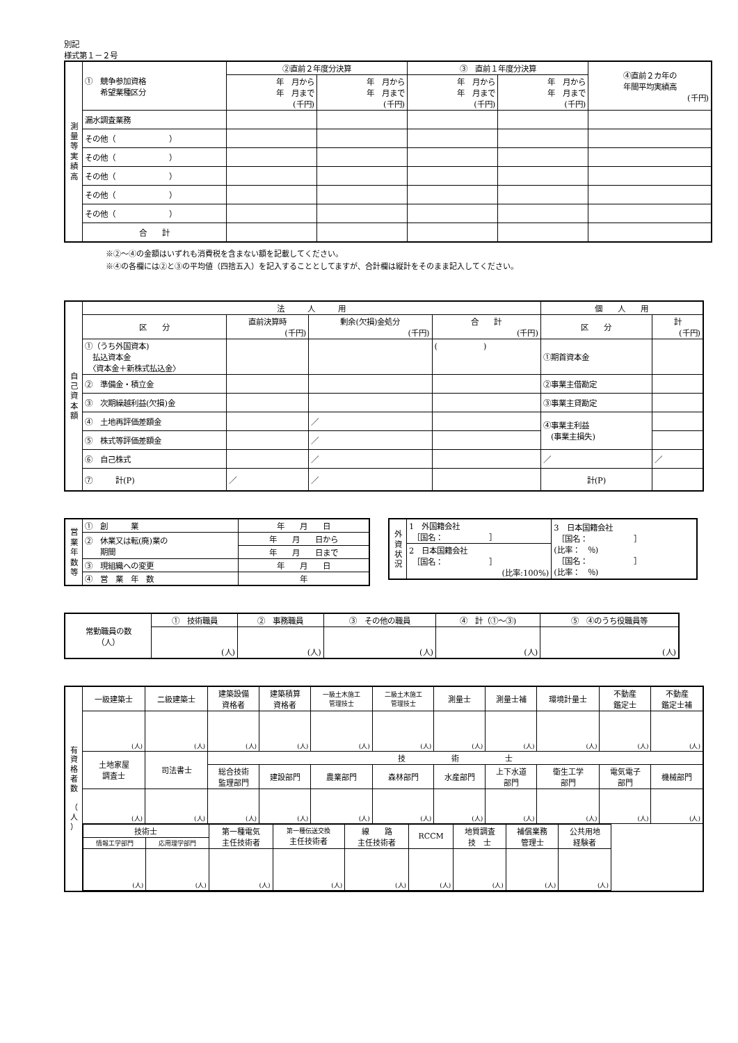別記
様式第１－２号
| 測 量 等 実 績 高 | ① 競争参加資格 希望業種区分 | ②直前２年度分決算 | | ③ 直前１年度分決算 | | ④直前２カ年の 年間平均実績高 (千円) |
| --- | --- | --- | --- | --- | --- | --- |
| | | 年 月から 年 月まで (千円) | 年 月から 年 月まで (千円) | 年 月から 年 月まで (千円) | 年 月から 年 月まで (千円) | |
| | 漏水調査業務 | | | | | |
| | その他（ ） | | | | | |
| | その他（ ） | | | | | |
| | その他（ ） | | | | | |
| | その他（ ） | | | | | |
| | その他（ ） | | | | | |
| | 合 計 | | | | | |
※②～④の金額はいずれも消費税を含まない額を記載してください。
※④の各欄には②と③の平均値（四捨五入）を記入することとしてますが、合計欄は縦計をそのまま記入してください。
| 自 己 資 本 額 | 法 人 用 | | | | 個 人 用 | |
| --- | --- | --- | --- | --- | --- | --- |
| | 区 分 | 直前決算時 (千円) | 剰余(欠損)金処分 (千円) | 合 計 (千円) | 区 分 | 計 (千円) |
| | ①（うち外国資本) 払込資本金 〈資本金＋新株式払込金〉 | | | ( ) | ①期首資本金 | |
| | ② 準備金・積立金 | | | | ②事業主借勘定 | |
| | ③ 次期繰越利益(欠損)金 | | | | ③事業主貸勘定 | |
| | ④ 土地再評価差額金 | | ／ | | ④事業主利益 (事業主損失) | |
| | ⑤ 株式等評価差額金 | | ／ | | | |
| | ⑥ 自己株式 | | ／ | | ／ | ／ |
| | ⑦ 計(P) | ／ | ／ | | 計(P) | |
| 営 業 年 数 等 | ① 創 業 | 年 月 日 |
| | ② 休業又は転(廃)業の 期間 | 年 月 日から |
| | | 年 月 日まで |
| | ③ 現組織への変更 | 年 月 日 |
| | ④ 営 業 年 数 | 年 |
| 外 資 状 況 | 1 外国籍会社 ［国名： ］ | 3 日本国籍会社 ［国名： ］ (比率： ％) ［国名： ］ (比率： ％) |
| | 2 日本国籍会社 ［国名： ］ (比率:100%) | |
| 常勤職員の数 （人） | ① 技術職員 | ② 事務職員 | ③ その他の職員 | ④ 計（①～③) | ⑤ ④のうち役職員等 |
| --- | --- | --- | --- | --- | --- |
| | (人) | (人) | (人) | (人) | (人) |
| 有 資 格 者 数 （ 人 ） | 一級建築士 | 二級建築士 | 建築設備 資格者 | 建築積算 資格者 | 一級土木施工 管理技士 | 二級土木施工 管理技士 | 測量士 | 測量士補 | 環境計量士 | 不動産 鑑定士 | 不動産 鑑定士補 |
| | (人) | (人) | (人) | (人) | (人) | (人) | (人) | (人) | (人) | (人) | (人) |
| | 土地家屋 調査士 | 司法書士 | 技 術 士 | | | | | | | | |
| | | | 総合技術 監理部門 | 建設部門 | 農業部門 | 森林部門 | 水産部門 | 上下水道 部門 | 衛生工学 部門 | 電気電子 部門 | 機械部門 |
| | (人) | (人) | (人) | (人) | (人) | (人) | (人) | (人) | (人) | (人) | (人) |
| | / 技術士 / / 第一種電気 主任技術者 / 第一種伝送交換 主任技術者 / 線 路 主任技術者 / RCCM / 地質調査 技 士 / 補償業務 管理士 / 公共用地 経験者 / / 情報工学部門 / 応用理学部門 / / / / / / / / / (人) / (人) / (人) / (人) / (人) / (人) / (人) / (人) / (人) / | | | | | | | | | | |